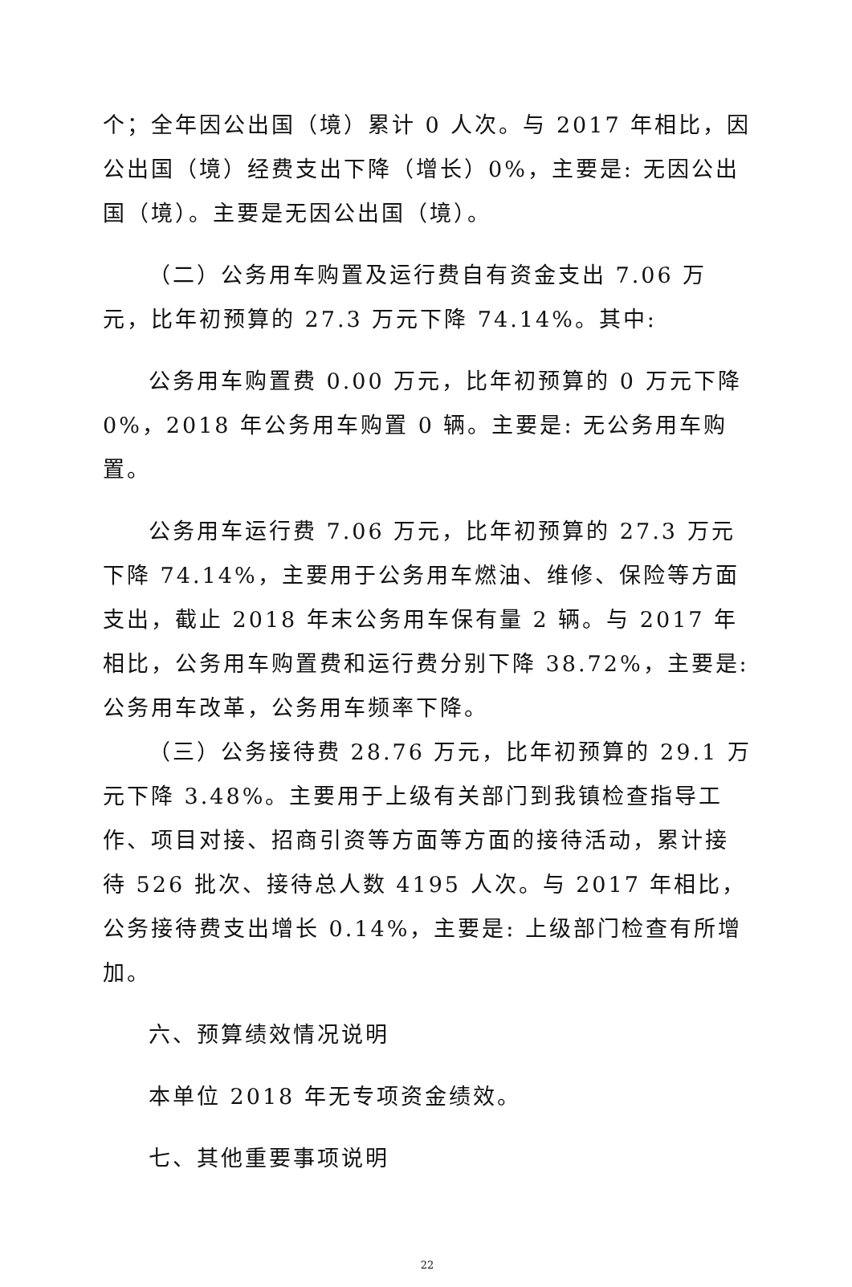个；全年因公出国（境）累计 0 人次。与 2017 年相比，因公出国（境）经费支出下降（增长）0%，主要是: 无因公出国（境）。主要是无因公出国（境）。
（二）公务用车购置及运行费自有资金支出 7.06 万元，比年初预算的 27.3 万元下降 74.14%。其中:
公务用车购置费 0.00 万元，比年初预算的 0 万元下降 0%，2018 年公务用车购置 0 辆。主要是: 无公务用车购置。
公务用车运行费 7.06 万元，比年初预算的 27.3 万元下降 74.14%，主要用于公务用车燃油、维修、保险等方面支出，截止 2018 年末公务用车保有量 2 辆。与 2017 年相比，公务用车购置费和运行费分别下降 38.72%，主要是: 公务用车改革，公务用车频率下降。
（三）公务接待费 28.76 万元，比年初预算的 29.1 万元下降 3.48%。主要用于上级有关部门到我镇检查指导工作、项目对接、招商引资等方面等方面的接待活动，累计接待 526 批次、接待总人数 4195 人次。与 2017 年相比，公务接待费支出增长 0.14%，主要是: 上级部门检查有所增加。
六、预算绩效情况说明
本单位 2018 年无专项资金绩效。
七、其他重要事项说明
22